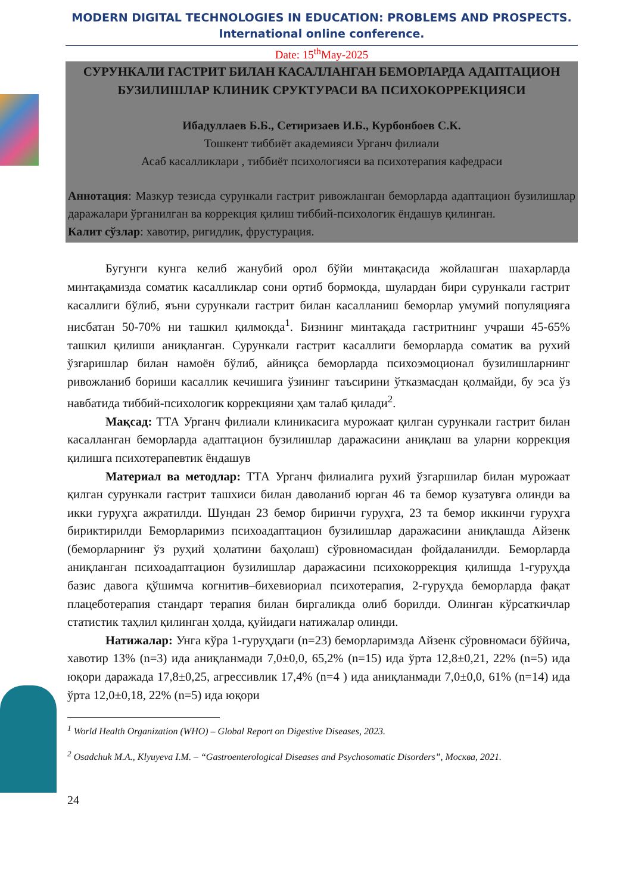MODERN DIGITAL TECHNOLOGIES IN EDUCATION: PROBLEMS AND PROSPECTS.
International online conference.
Date: 15<sup>th</sup>May-2025
СУРУНКАЛИ ГАСТРИТ БИЛАН КАСАЛЛАНГАН БЕМОРЛАРДА АДАПТАЦИОН БУЗИЛИШЛАР КЛИНИК СРУКТУРАСИ ВА ПСИХОКОРРЕКЦИЯСИ
Ибадуллаев Б.Б., Сетиризаев И.Б., Курбонбоев С.К.
Тошкент тиббиёт академияси Урганч филиали
Асаб касалликлари , тиббиёт психологияси ва психотерапия кафедраси
Аннотация: Мазкур тезисда сурункали гастрит ривожланган беморларда адаптацион бузилишлар даражалари ўрганилган ва коррекция қилиш тиббий-психологик ёндашув қилинган.
Калит сўзлар: хавотир, ригидлик, фрустурация.
Бугунги кунга келиб жанубий орол бўйи минтақасида жойлашган шахарларда минтақамизда соматик касалликлар сони ортиб бормокда, шулардан бири сурункали гастрит касаллиги бўлиб, яъни сурункали гастрит билан касалланиш беморлар умумий популяцияга нисбатан 50-70% ни ташкил қилмокда<sup>1</sup>. Бизнинг минтақада гастритнинг учраши 45-65% ташкил қилиши аниқланган. Сурункали гастрит касаллиги беморларда соматик ва рухий ўзгаришлар билан намоён бўлиб, айниқса беморларда психоэмоционал бузилишларнинг ривожланиб бориши касаллик кечишига ўзининг таъсирини ўтказмасдан қолмайди, бу эса ўз навбатида тиббий-психологик коррекцияни ҳам талаб қилади<sup>2</sup>.
Мақсад: ТТА Урганч филиали клиникасига мурожаат қилган сурункали гастрит билан касалланган беморларда адаптацион бузилишлар даражасини аниқлаш ва уларни коррекция қилишга психотерапевтик ёндашув
Материал ва методлар: ТТА Урганч филиалига рухий ўзгаршилар билан мурожаат қилган сурункали гастрит ташхиси билан даволаниб юрган 46 та бемор кузатувга олинди ва икки гуруҳга ажратилди. Шундан 23 бемор биринчи гуруҳга, 23 та бемор иккинчи гуруҳга бириктирилди Беморларимиз психоадаптацион бузилишлар даражасини аниқлашда Айзенк (беморларнинг ўз руҳий ҳолатини баҳолаш) сўровномасидан фойдаланилди. Беморларда аниқланган психоадаптацион бузилишлар даражасини психокоррекция қилишда 1-гуруҳда базис давога қўшимча когнитив–бихевиориал психотерапия, 2-гуруҳда беморларда фақат плацеботерапия стандарт терапия билан биргаликда олиб борилди. Олинган кўрсаткичлар статистик таҳлил қилинган ҳолда, қуйидаги натижалар олинди.
Натижалар: Унга кўра 1-гуруҳдаги (n=23) беморларимзда Айзенк сўровномаси бўйича, хавотир 13% (n=3) ида аниқланмади 7,0±0,0, 65,2% (n=15) ида ўрта 12,8±0,21, 22% (n=5) ида юқори даражада 17,8±0,25, агрессивлик 17,4% (n=4 ) ида аниқланмади 7,0±0,0, 61% (n=14) ида ўрта 12,0±0,18, 22% (n=5) ида юқори
<sup>1</sup> World Health Organization (WHO) – Global Report on Digestive Diseases, 2023.
<sup>2</sup> Osadchuk M.A., Klyuyeva I.M. – “Gastroenterological Diseases and Psychosomatic Disorders”, Москва, 2021.
24